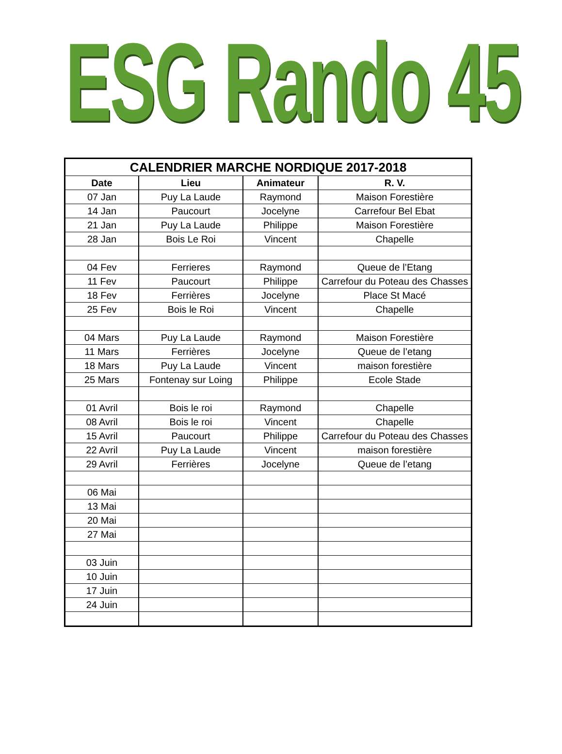ESG Rando 45
| CALENDRIER MARCHE NORDIQUE 2017-2018 | | | |
| --- | --- | --- | --- |
| Date | Lieu | Animateur | R. V. |
| 07 Jan | Puy La Laude | Raymond | Maison Forestière |
| 14 Jan | Paucourt | Jocelyne | Carrefour Bel Ebat |
| 21 Jan | Puy La Laude | Philippe | Maison Forestière |
| 28 Jan | Bois Le Roi | Vincent | Chapelle |
| 04 Fev | Ferrieres | Raymond | Queue de l’Etang |
| 11 Fev | Paucourt | Philippe | Carrefour du Poteau des Chasses |
| 18 Fev | Ferrières | Jocelyne | Place St Macé |
| 25 Fev | Bois le Roi | Vincent | Chapelle |
| 04 Mars | Puy La Laude | Raymond | Maison Forestière |
| 11 Mars | Ferrières | Jocelyne | Queue de l’etang |
| 18 Mars | Puy La Laude | Vincent | maison forestière |
| 25 Mars | Fontenay sur Loing | Philippe | Ecole Stade |
| 01 Avril | Bois le roi | Raymond | Chapelle |
| 08 Avril | Bois le roi | Vincent | Chapelle |
| 15 Avril | Paucourt | Philippe | Carrefour du Poteau des Chasses |
| 22 Avril | Puy La Laude | Vincent | maison forestière |
| 29 Avril | Ferrières | Jocelyne | Queue de l’etang |
| 06 Mai | | | |
| 13 Mai | | | |
| 20 Mai | | | |
| 27 Mai | | | |
| 03 Juin | | | |
| 10 Juin | | | |
| 17 Juin | | | |
| 24 Juin | | | |